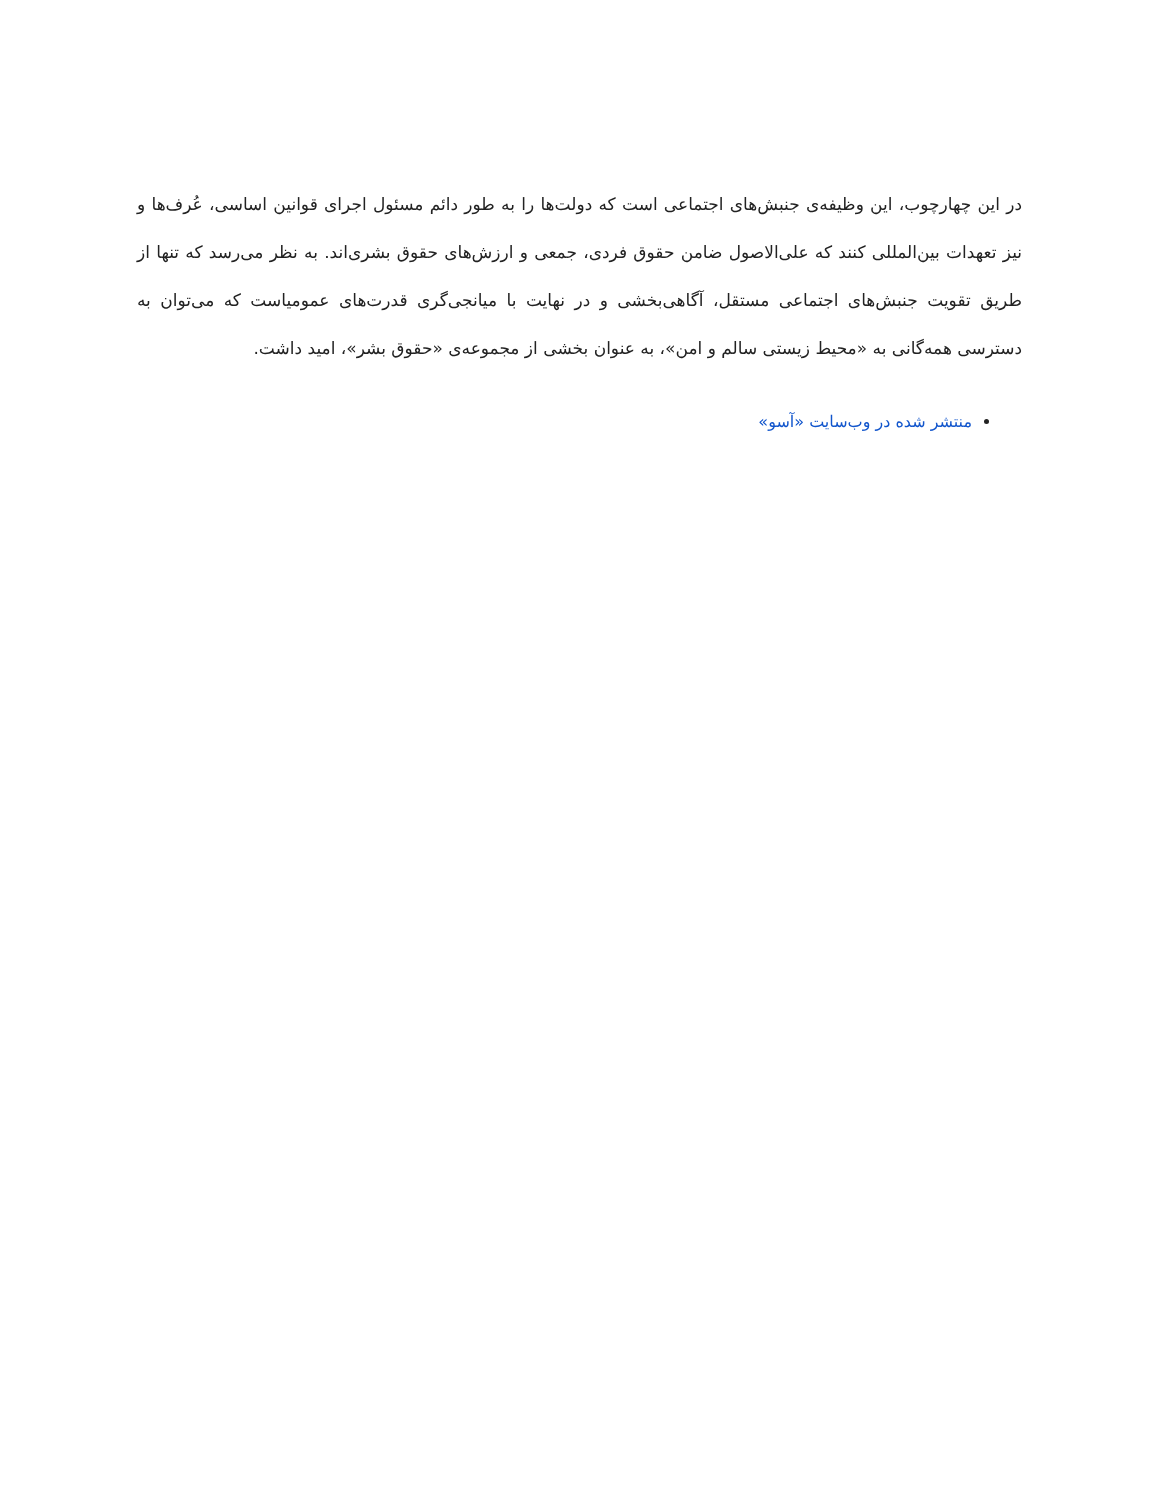در این چهارچوب، این وظیفه‌ی جنبش‌های اجتماعی است که دولت‌ها را به طور دائم مسئول اجرای قوانین اساسی، عُرف‌ها و نیز تعهدات بین‌المللی کنند که علی‌الاصول ضامن حقوق فردی، جمعی و ارزش‌های حقوق بشری‌اند. به نظر می‌رسد که تنها از طریق تقویت جنبش‌های اجتماعی مستقل، آگاهی‌بخشی و در نهایت با میانجی‌گری قدرت‌های عمومیاست که می‌توان به دسترسی همه‌گانی به «محیط زیستی سالم و امن»، به عنوان بخشی از مجموعه‌ی «حقوق بشر»، امید داشت.
منتشر شده در وب‌سایت «آسو»